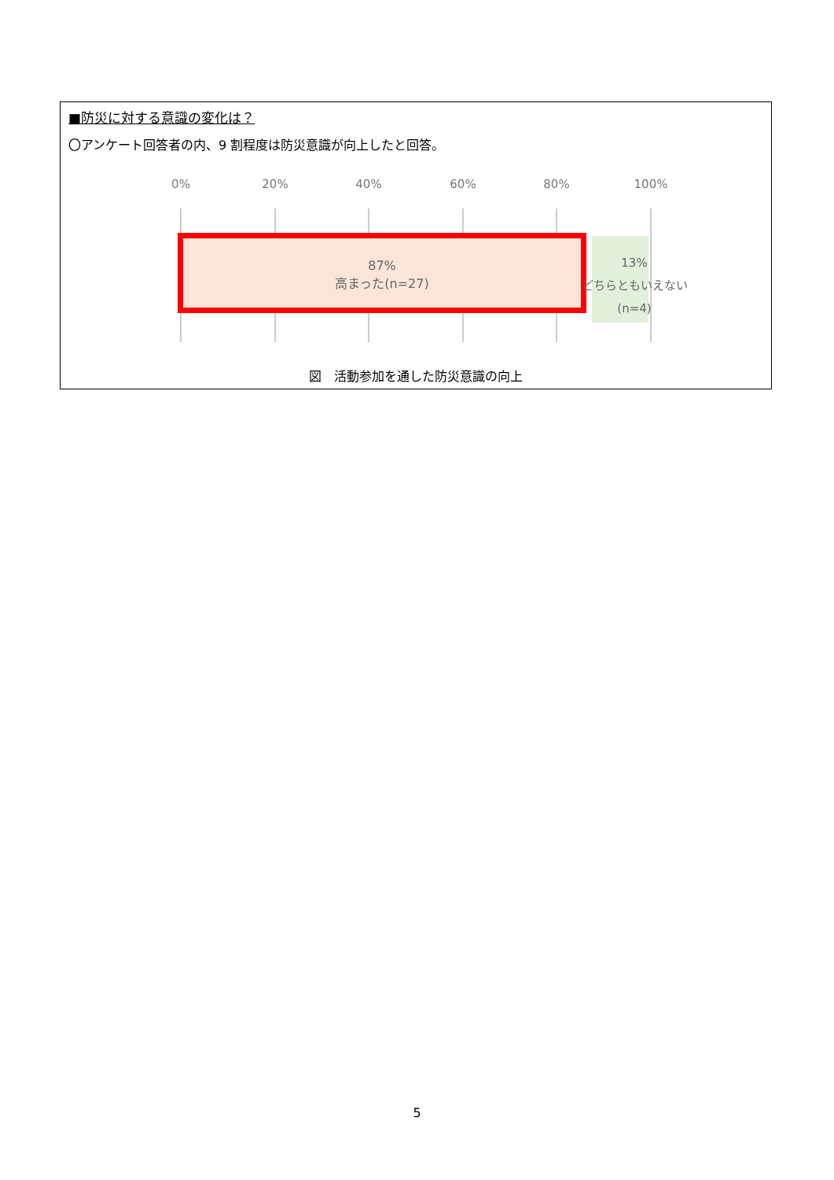■防災に対する意識の変化は？
〇アンケート回答者の内、9 割程度は防災意識が向上したと回答。
0% 20% 40% 60% 80% 100%
87%
高まった(n=27)
13%
どちらともいえない
(n=4)
図　活動参加を通した防災意識の向上
5